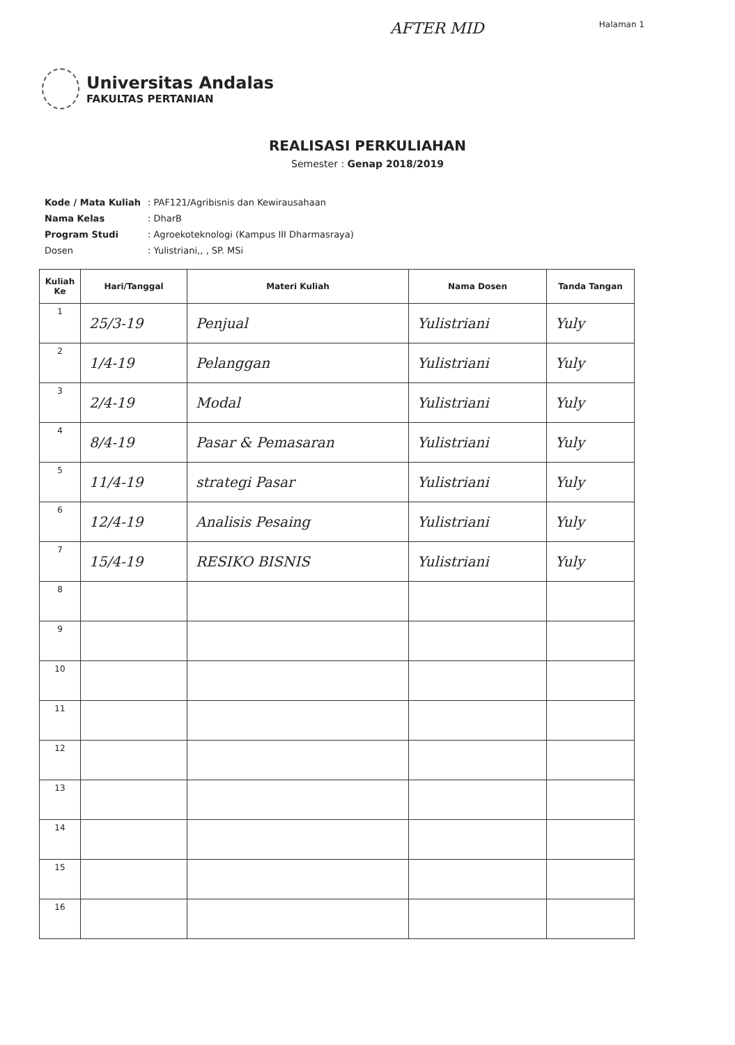AFTER MID Halaman 1
Universitas Andalas
FAKULTAS PERTANIAN
REALISASI PERKULIAHAN
Semester : Genap 2018/2019
| Kode / Mata Kuliah | : PAF121/Agribisnis dan Kewirausahaan |
| Nama Kelas | : DharB |
| Program Studi | : Agroekoteknologi (Kampus III Dharmasraya) |
| Dosen | : Yulistriani,, , SP. MSi |
| Kuliah Ke | Hari/Tanggal | Materi Kuliah | Nama Dosen | Tanda Tangan |
| --- | --- | --- | --- | --- |
| 1 | 25/3-19 | Penjual | Yulistriani | Yuly |
| 2 | 1/4-19 | Pelanggan | Yulistriani | Yuly |
| 3 | 2/4-19 | Modal | Yulistriani | Yuly |
| 4 | 8/4-19 | Pasar & Pemasaran | Yulistriani | Yuly |
| 5 | 11/4-19 | strategi Pasar | Yulistriani | Yuly |
| 6 | 12/4-19 | Analisis Pesaing | Yulistriani | Yuly |
| 7 | 15/4-19 | RESIKO BISNIS | Yulistriani | Yuly |
| 8 | | | | |
| 9 | | | | |
| 10 | | | | |
| 11 | | | | |
| 12 | | | | |
| 13 | | | | |
| 14 | | | | |
| 15 | | | | |
| 16 | | | | |